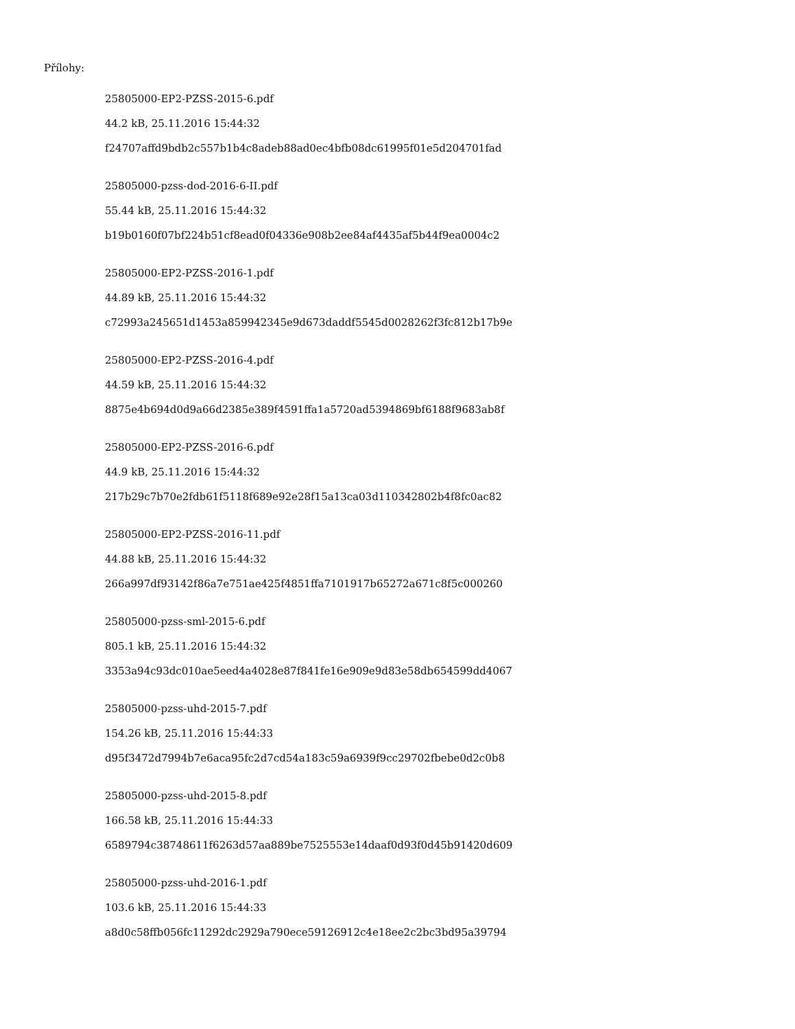Přílohy:
25805000-EP2-PZSS-2015-6.pdf
44.2 kB, 25.11.2016 15:44:32
f24707affd9bdb2c557b1b4c8adeb88ad0ec4bfb08dc61995f01e5d204701fad
25805000-pzss-dod-2016-6-II.pdf
55.44 kB, 25.11.2016 15:44:32
b19b0160f07bf224b51cf8ead0f04336e908b2ee84af4435af5b44f9ea0004c2
25805000-EP2-PZSS-2016-1.pdf
44.89 kB, 25.11.2016 15:44:32
c72993a245651d1453a859942345e9d673daddf5545d0028262f3fc812b17b9e
25805000-EP2-PZSS-2016-4.pdf
44.59 kB, 25.11.2016 15:44:32
8875e4b694d0d9a66d2385e389f4591ffa1a5720ad5394869bf6188f9683ab8f
25805000-EP2-PZSS-2016-6.pdf
44.9 kB, 25.11.2016 15:44:32
217b29c7b70e2fdb61f5118f689e92e28f15a13ca03d110342802b4f8fc0ac82
25805000-EP2-PZSS-2016-11.pdf
44.88 kB, 25.11.2016 15:44:32
266a997df93142f86a7e751ae425f4851ffa7101917b65272a671c8f5c000260
25805000-pzss-sml-2015-6.pdf
805.1 kB, 25.11.2016 15:44:32
3353a94c93dc010ae5eed4a4028e87f841fe16e909e9d83e58db654599dd4067
25805000-pzss-uhd-2015-7.pdf
154.26 kB, 25.11.2016 15:44:33
d95f3472d7994b7e6aca95fc2d7cd54a183c59a6939f9cc29702fbebe0d2c0b8
25805000-pzss-uhd-2015-8.pdf
166.58 kB, 25.11.2016 15:44:33
6589794c38748611f6263d57aa889be7525553e14daaf0d93f0d45b91420d609
25805000-pzss-uhd-2016-1.pdf
103.6 kB, 25.11.2016 15:44:33
a8d0c58ffb056fc11292dc2929a790ece59126912c4e18ee2c2bc3bd95a39794